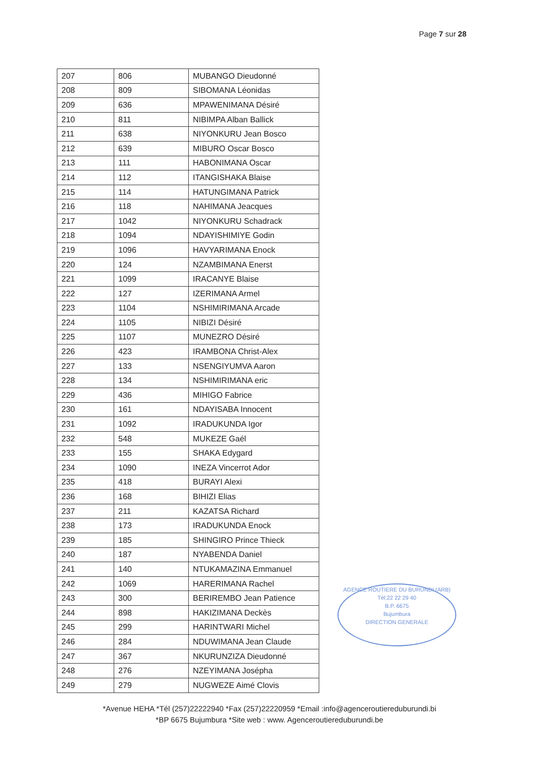Page 7 sur 28
| 207 | 806 | MUBANGO Dieudonné |
| 208 | 809 | SIBOMANA Léonidas |
| 209 | 636 | MPAWENIMANA Désiré |
| 210 | 811 | NIBIMPA Alban Ballick |
| 211 | 638 | NIYONKURU Jean Bosco |
| 212 | 639 | MIBURO Oscar Bosco |
| 213 | 111 | HABONIMANA Oscar |
| 214 | 112 | ITANGISHAKA Blaise |
| 215 | 114 | HATUNGIMANA Patrick |
| 216 | 118 | NAHIMANA Jeacques |
| 217 | 1042 | NIYONKURU Schadrack |
| 218 | 1094 | NDAYISHIMIYE Godin |
| 219 | 1096 | HAVYARIMANA Enock |
| 220 | 124 | NZAMBIMANA Enerst |
| 221 | 1099 | IRACANYE Blaise |
| 222 | 127 | IZERIMANA Armel |
| 223 | 1104 | NSHIMIRIMANA Arcade |
| 224 | 1105 | NIBIZI Désiré |
| 225 | 1107 | MUNEZRO Désiré |
| 226 | 423 | IRAMBONA Christ-Alex |
| 227 | 133 | NSENGIYUMVA Aaron |
| 228 | 134 | NSHIMIRIMANA eric |
| 229 | 436 | MIHIGO Fabrice |
| 230 | 161 | NDAYISABA Innocent |
| 231 | 1092 | IRADUKUNDA Igor |
| 232 | 548 | MUKEZE Gaél |
| 233 | 155 | SHAKA Edygard |
| 234 | 1090 | INEZA Vincerrot Ador |
| 235 | 418 | BURAYI Alexi |
| 236 | 168 | BIHIZI Elias |
| 237 | 211 | KAZATSA Richard |
| 238 | 173 | IRADUKUNDA Enock |
| 239 | 185 | SHINGIRO Prince Thieck |
| 240 | 187 | NYABENDA Daniel |
| 241 | 140 | NTUKAMAZINA Emmanuel |
| 242 | 1069 | HARERIMANA Rachel |
| 243 | 300 | BERIREMBO Jean Patience |
| 244 | 898 | HAKIZIMANA Deckès |
| 245 | 299 | HARINTWARI Michel |
| 246 | 284 | NDUWIMANA Jean Claude |
| 247 | 367 | NKURUNZIZA Dieudonné |
| 248 | 276 | NZEYIMANA Joséph​a |
| 249 | 279 | NUGWEZE Aimé Clovis |
AGENCE ROUTIERE DU BURUNDI (ARB)
Tél:22 22 29 40
B.P. 6675
Bujumbura
DIRECTION GENERALE
*Avenue HEHA *Tél (257)22222940 *Fax (257)22220959 *Email :info@agenceroutiereduburundi.bi
*BP 6675 Bujumbura *Site web : www. Agenceroutiereduburundi.be